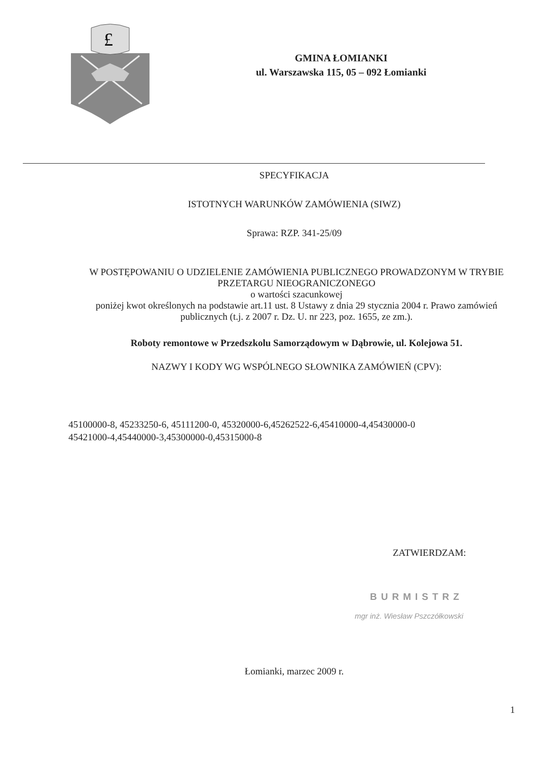£
GMINA ŁOMIANKI
ul. Warszawska 115, 05 – 092 Łomianki
SPECYFIKACJA
ISTOTNYCH WARUNKÓW ZAMÓWIENIA (SIWZ)
Sprawa: RZP. 341-25/09
W POSTĘPOWANIU O UDZIELENIE ZAMÓWIENIA PUBLICZNEGO PROWADZONYM W TRYBIE
PRZETARGU NIEOGRANICZONEGO
o wartości szacunkowej
poniżej kwot określonych na podstawie art.11 ust. 8 Ustawy z dnia 29 stycznia 2004 r. Prawo zamówień publicznych (t.j. z 2007 r. Dz. U. nr 223, poz. 1655, ze zm.).
Roboty remontowe w Przedszkolu Samorządowym w Dąbrowie, ul. Kolejowa 51.
NAZWY I KODY WG WSPÓLNEGO SŁOWNIKA ZAMÓWIEŃ (CPV):
45100000-8, 45233250-6, 45111200-0, 45320000-6,45262522-6,45410000-4,45430000-0
45421000-4,45440000-3,45300000-0,45315000-8
ZATWIERDZAM:
BURMISTRZ
mgr inż. Wiesław Pszczółkowski
Łomianki, marzec 2009 r.
1